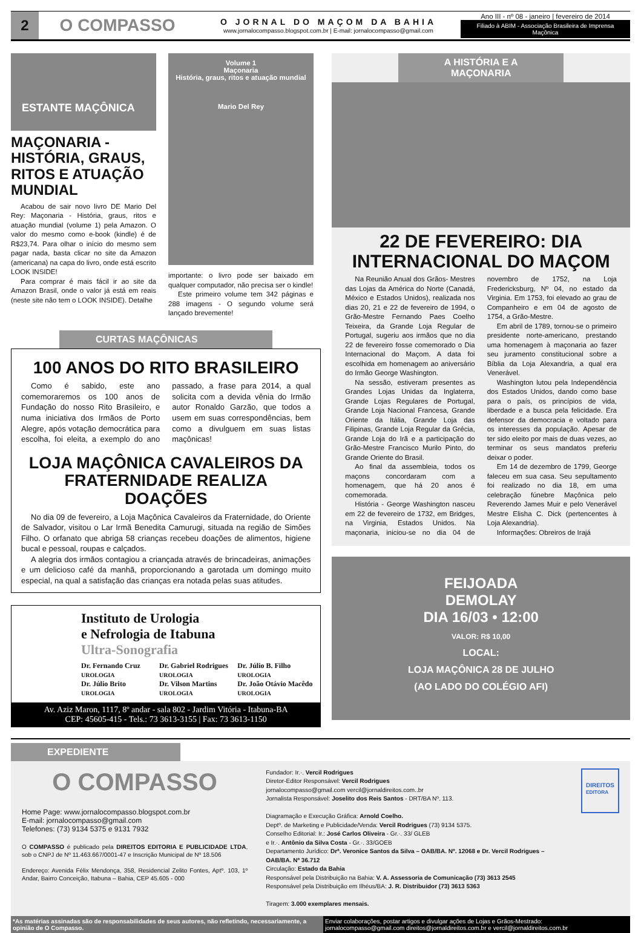2
O COMPASSO
O JORNAL DO MAÇOM DA BAHIA
www.jornalocompasso.blogspot.com.br | E-mail: jornalocompasso@gmail.com
Ano III - nº 08 - janeiro | fevereiro de 2014
Filiado à ABIM - Associação Brasileira de Imprensa Maçônica
ESTANTE MAÇÔNICA
MAÇONARIA - HISTÓRIA, GRAUS, RITOS E ATUAÇÃO MUNDIAL
Acabou de sair novo livro DE Mario Del Rey: Maçonaria - História, graus, ritos e atuação mundial (volume 1) pela Amazon. O valor do mesmo como e-book (kindle) é de R$23,74. Para olhar o início do mesmo sem pagar nada, basta clicar no site da Amazon (americana) na capa do livro, onde está escrito LOOK INSIDE!
Para comprar é mais fácil ir ao site da Amazon Brasil, onde o valor já está em reais (neste site não tem o LOOK INSIDE). Detalhe
Volume 1
Maçonaria
História, graus, ritos e atuação mundial
Mario Del Rey
importante: o livro pode ser baixado em qualquer computador, não precisa ser o kindle!
Este primeiro volume tem 342 páginas e 288 imagens - O segundo volume será lançado brevemente!
CURTAS MAÇÔNICAS
100 ANOS DO RITO BRASILEIRO
Como é sabido, este ano comemoraremos os 100 anos de Fundação do nosso Rito Brasileiro, e numa iniciativa dos Irmãos de Porto Alegre, após votação democrática para escolha, foi eleita, a exemplo do ano passado, a frase para 2014, a qual solicita com a devida vênia do Irmão autor Ronaldo Garzão, que todos a usem em suas correspondências, bem como a divulguem em suas listas maçônicas!
LOJA MAÇÔNICA CAVALEIROS DA FRATERNIDADE REALIZA DOAÇÕES
No dia 09 de fevereiro, a Loja Maçônica Cavaleiros da Fraternidade, do Oriente de Salvador, visitou o Lar Irmã Benedita Camurugi, situada na região de Simões Filho. O orfanato que abriga 58 crianças recebeu doações de alimentos, higiene bucal e pessoal, roupas e calçados.
A alegria dos irmãos contagiou a criançada através de brincadeiras, animações e um delicioso café da manhã, proporcionando a garotada um domingo muito especial, na qual a satisfação das crianças era notada pelas suas atitudes.
Instituto de Urologia
e Nefrologia de Itabuna
Ultra-Sonografia
Dr. Fernando Cruz
UROLOGIA
Dr. Gabriel Rodrigues
UROLOGIA
Dr. Júlio B. Filho
UROLOGIA
Dr. Júlio Brito
UROLOGIA
Dr. Vilson Martins
UROLOGIA
Dr. João Otávio Macêdo
UROLOGIA
Av. Aziz Maron, 1117, 8º andar - sala 802 - Jardim Vitória - Itabuna-BA
CEP: 45605-415 - Tels.: 73 3613-3155 | Fax: 73 3613-1150
A HISTÓRIA E A MAÇONARIA
22 DE FEVEREIRO: DIA INTERNACIONAL DO MAÇOM
Na Reunião Anual dos Grãos- Mestres das Lojas da América do Norte (Canadá, México e Estados Unidos), realizada nos dias 20, 21 e 22 de fevereiro de 1994, o Grão-Mestre Fernando Paes Coelho Teixeira, da Grande Loja Regular de Portugal, sugeriu aos irmãos que no dia 22 de fevereiro fosse comemorado o Dia Internacional do Maçom. A data foi escolhida em homenagem ao aniversário do Irmão George Washington.
Na sessão, estiveram presentes as Grandes Lojas Unidas da Inglaterra, Grande Lojas Regulares de Portugal, Grande Loja Nacional Francesa, Grande Oriente da Itália, Grande Loja das Filipinas, Grande Loja Regular da Grécia, Grande Loja do Irã e a participação do Grão-Mestre Francisco Murilo Pinto, do Grande Oriente do Brasil.
Ao final da assembleia, todos os maçons concordaram com a homenagem, que há 20 anos é comemorada.
História - George Washington nasceu em 22 de fevereiro de 1732, em Bridges, na Virginia, Estados Unidos. Na maçonaria, iniciou-se no dia 04 de novembro de 1752, na Loja Fredericksburg, Nº 04, no estado da Virginia. Em 1753, foi elevado ao grau de Companheiro e em 04 de agosto de 1754, a Grão-Mestre.
Em abril de 1789, tornou-se o primeiro presidente norte-americano, prestando uma homenagem à maçonaria ao fazer seu juramento constitucional sobre a Bíblia da Loja Alexandria, a qual era Venerável.
Washington lutou pela Independência dos Estados Unidos, dando como base para o país, os princípios de vida, liberdade e a busca pela felicidade. Era defensor da democracia e voltado para os interesses da população. Apesar de ter sido eleito por mais de duas vezes, ao terminar os seus mandatos preferiu deixar o poder.
Em 14 de dezembro de 1799, George faleceu em sua casa. Seu sepultamento foi realizado no dia 18, em uma celebração fúnebre Maçônica pelo Reverendo James Muir e pelo Venerável Mestre Elisha C. Dick (pertencentes à Loja Alexandria).
Informações: Obreiros de Irajá
FEIJOADA
DEMOLAY
DIA 16/03 • 12:00
VALOR: R$ 10,00
LOCAL:
LOJA MAÇÔNICA 28 DE JULHO
(AO LADO DO COLÉGIO AFI)
EXPEDIENTE
O COMPASSO
Home Page: www.jornalocompasso.blogspot.com.br
E-mail: jornalocompasso@gmail.com
Telefones: (73) 9134 5375 e 9131 7932
O COMPASSO é publicado pela DIREITOS EDITORIA E PUBLICIDADE LTDA, sob o CNPJ de Nº 11.463.667/0001-47 e Inscrição Municipal de Nº 18.506
Endereço: Avenida Félix Mendonça, 358, Residencial Zelito Fontes, Aptº. 103, 1º Andar, Bairro Conceição, Itabuna – Bahia, CEP 45.605 - 000
Fundador: Ir.·. Vercil Rodrigues
Diretor-Editor Responsável: Vercil Rodrigues
jornalocompasso@gmail.com vercil@jornaldireitos.com..br
Jornalista Responsável: Joselito dos Reis Santos - DRT/BA Nº. 113.
Diagramação e Execução Gráfica: Arnold Coelho.
Deptº. de Marketing e Publicidade/Venda: Vercil Rodrigues (73) 9134 5375.
Conselho Editorial: Ir.: José Carlos Oliveira - Gr.·. 33/ GLEB
e Ir.·. Antônio da Silva Costa - Gr.·. 33/GOEB
Departamento Jurídico: Drª. Veronice Santos da Silva – OAB/BA. Nº. 12068 e Dr. Vercil Rodrigues – OAB/BA. Nº 36.712
Circulação: Estado da Bahia
Responsável pela Distribuição na Bahia: V. A. Assessoria de Comunicação (73) 3613 2545
Responsável pela Distribuição em Ilhéus/BA: J. R. Distribuidor (73) 3613 5363
Tiragem: 3.000 exemplares mensais.
DIREITOS
EDITORA
*As matérias assinadas são de responsabilidades de seus autores, não refletindo, necessariamente, a opinião de O Compasso.
Enviar colaborações, postar artigos e divulgar ações de Lojas e Grãos-Mestrado:
jornalocompasso@gmail.com direitos@jornaldireitos.com.br e vercil@jornaldireitos.com.br